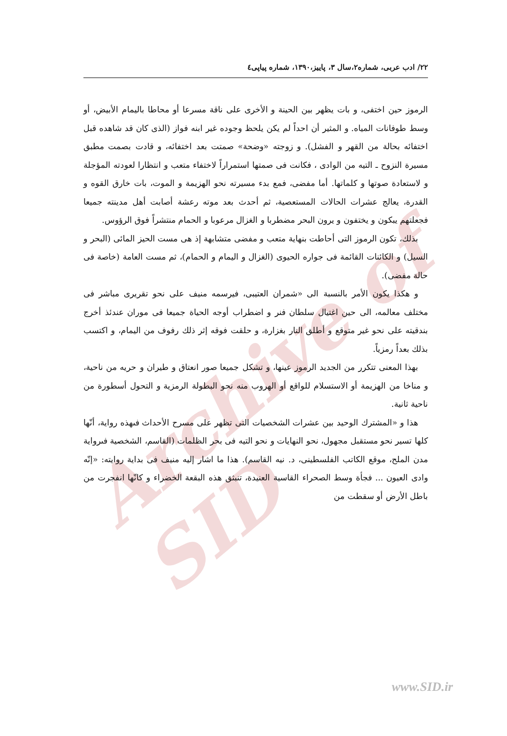Archive of SID
٢٢/ ادب عربى، شماره٢،سال ٣، پاييز،١٣٩٠، شماره پياپى٤
الرموز حين اختفى، و بات يظهر بين الحينة و الأخرى على ناقة مسرعا أو محاطا باليمام الأبيض، أو وسط طوفانات المياه. و المثير أن احداً لم يكن يلحظ وجوده غير ابنه فواز (الذى كان قد شاهده قبل اختفائه بحالة من القهر و الفشل). و زوجته «وضحة» صمتت بعد اختفائه، و قادت بصمت مطبق مسيرة النزوح ـ التيه من الوادى ، فكانت فى صمتها استمراراً لاختفاء متعب و انتظارا لعودته المؤجلة و لاستعادة صوتها و كلماتها. أما مفضى، فمع بدء مسيرته نحو الهزيمة و الموت، بات خارق القوه و القدرة، يعالج عشرات الحالات المستعصية، ثم أحدث بعد موته رعشة أصابت أهل مدينته جميعا فجعلتهم يبكون و يختفون و يرون البحر مضطربا و الغزال مرعوبا و الحمام منتشراً فوق الرؤوس.
بذلك، تكون الرموز التى أحاطت بنهاية متعب و مفضى متشابهة إذ هى مست الحيز المائى (البحر و السيل) و الكائنات القائمة فى جواره الحيوى (الغزال و اليمام و الحمام)، ثم مست العامة (خاصة فى حالة مفضى).
و هكذا يكون الأمر بالنسبة الى «شمران العتيبى، فيرسمه منيف على نحو تقريرى مباشر فى مختلف معالمه، الى حين اغتيال سلطان فنر و اضطراب أوجه الحياة جميعا فى موران عندئذ أخرج بندقيته على نحو غير متوقع و أطلق النار بغزارة، و حلقت فوقه إثر ذلك رفوف من اليمام، و اكتسب بذلك بعداً رمزياً.
بهذا المعنى تتكرر من الجديد الرموز عينها، و تشكل جميعا صور انعتاق و طيران و حريه من ناحية، و مناخا من الهزيمة أو الاستسلام للواقع أو الهروب منه نحو البطولة الرمزية و التحول أسطورة من ناحية ثانية.
هذا و «المشترك الوحيد بين عشرات الشخصيات التى تظهر على مسرح الأحداث فىهذه رواية، أنّها كلها تسير نحو مستقبل مجهول، نحو النهايات و نحو التيه فى بحر الظلمات (القاسم، الشخصية فىرواية مدن الملح، موقع الكاتب الفلسطينى، د. نيه القاسم). هذا ما اشار إليه منيف فى بداية روايته: «إنّه وادى العيون ... فجأة وسط الصحراء القاسية العنيدة، تنبثق هذه البقعة الخضراء و كانّها انفجرت من باطل الأرض أو سقطت من
www.SID.ir